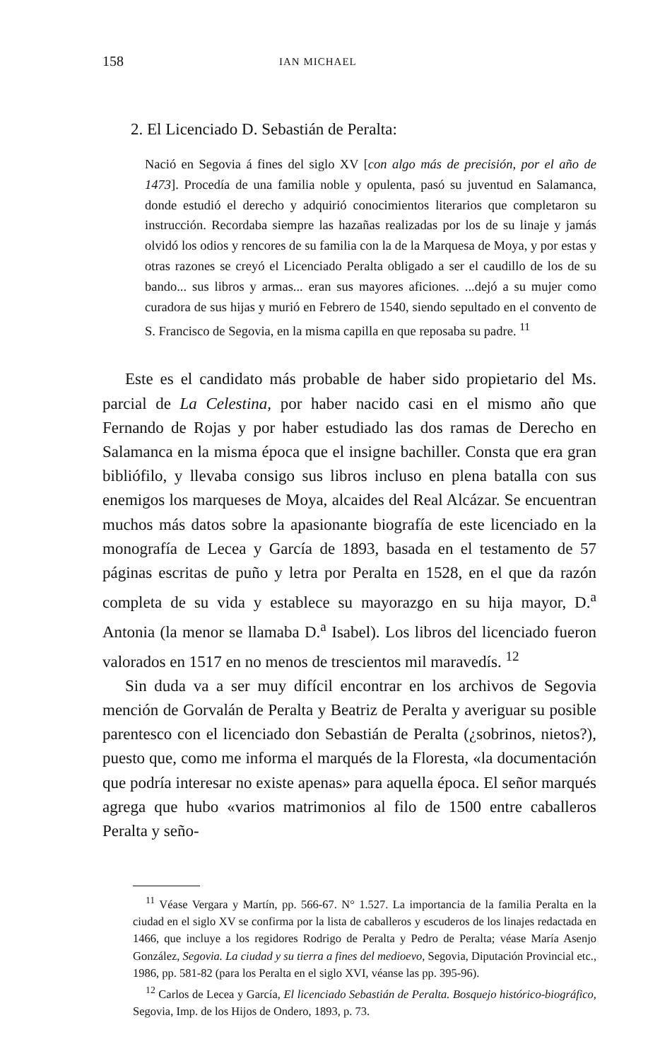158 IAN MICHAEL
2. El Licenciado D. Sebastián de Peralta:
Nació en Segovia á fines del siglo XV [con algo más de precisión, por el año de 1473]. Procedía de una familia noble y opulenta, pasó su juventud en Salamanca, donde estudió el derecho y adquirió conocimientos literarios que completaron su instrucción. Recordaba siempre las hazañas realizadas por los de su linaje y jamás olvidó los odios y rencores de su familia con la de la Marquesa de Moya, y por estas y otras razones se creyó el Licenciado Peralta obligado a ser el caudillo de los de su bando... sus libros y armas... eran sus mayores aficiones. ...dejó a su mujer como curadora de sus hijas y murió en Febrero de 1540, siendo sepultado en el convento de S. Francisco de Segovia, en la misma capilla en que reposaba su padre. <sup>11</sup>
Este es el candidato más probable de haber sido propietario del Ms. parcial de La Celestina, por haber nacido casi en el mismo año que Fernando de Rojas y por haber estudiado las dos ramas de Derecho en Salamanca en la misma época que el insigne bachiller. Consta que era gran bibliófilo, y llevaba consigo sus libros incluso en plena batalla con sus enemigos los marqueses de Moya, alcaides del Real Alcázar. Se encuentran muchos más datos sobre la apasionante biografía de este licenciado en la monografía de Lecea y García de 1893, basada en el testamento de 57 páginas escritas de puño y letra por Peralta en 1528, en el que da razón completa de su vida y establece su mayorazgo en su hija mayor, D.<sup>a</sup> Antonia (la menor se llamaba D.<sup>a</sup> Isabel). Los libros del licenciado fueron valorados en 1517 en no menos de trescientos mil maravedís. <sup>12</sup>
Sin duda va a ser muy difícil encontrar en los archivos de Segovia mención de Gorvalán de Peralta y Beatriz de Peralta y averiguar su posible parentesco con el licenciado don Sebastián de Peralta (¿sobrinos, nietos?), puesto que, como me informa el marqués de la Floresta, «la documentación que podría interesar no existe apenas» para aquella época. El señor marqués agrega que hubo «varios matrimonios al filo de 1500 entre caballeros Peralta y seño-
<sup>11</sup> Véase Vergara y Martín, pp. 566-67. N° 1.527. La importancia de la familia Peralta en la ciudad en el siglo XV se confirma por la lista de caballeros y escuderos de los linajes redactada en 1466, que incluye a los regidores Rodrigo de Peralta y Pedro de Peralta; véase María Asenjo González, Segovia. La ciudad y su tierra a fines del medioevo, Segovia, Diputación Provincial etc., 1986, pp. 581-82 (para los Peralta en el siglo XVI, véanse las pp. 395-96).
<sup>12</sup> Carlos de Lecea y García, El licenciado Sebastián de Peralta. Bosquejo histórico-biográfico, Segovia, Imp. de los Hijos de Ondero, 1893, p. 73.